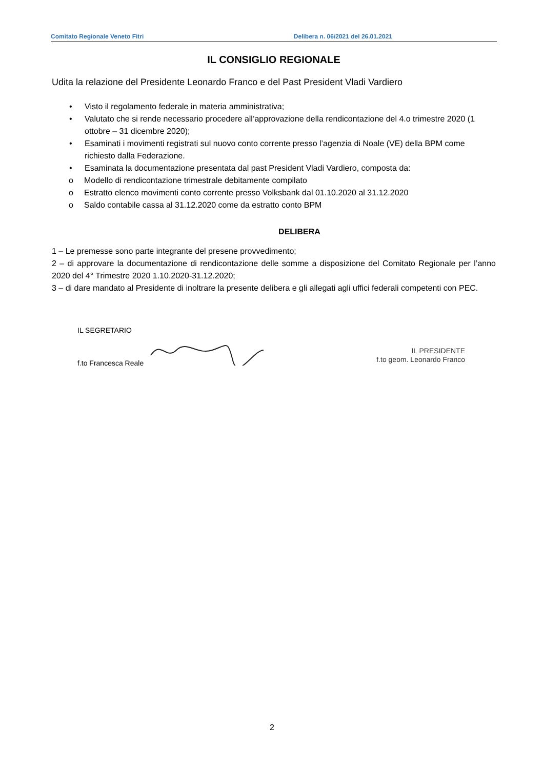Comitato Regionale Veneto Fitri Delibera n. 06/2021 del 26.01.2021
IL CONSIGLIO REGIONALE
Udita la relazione del Presidente Leonardo Franco e del Past President Vladi Vardiero
• Visto il regolamento federale in materia amministrativa;
• Valutato che si rende necessario procedere all’approvazione della rendicontazione del 4.o trimestre 2020 (1 ottobre – 31 dicembre 2020);
• Esaminati i movimenti registrati sul nuovo conto corrente presso l’agenzia di Noale (VE) della BPM come richiesto dalla Federazione.
• Esaminata la documentazione presentata dal past President Vladi Vardiero, composta da:
o Modello di rendicontazione trimestrale debitamente compilato
o Estratto elenco movimenti conto corrente presso Volksbank dal 01.10.2020 al 31.12.2020
o Saldo contabile cassa al 31.12.2020 come da estratto conto BPM
DELIBERA
1 – Le premesse sono parte integrante del presene provvedimento;
2 – di approvare la documentazione di rendicontazione delle somme a disposizione del Comitato Regionale per l’anno 2020 del 4° Trimestre 2020 1.10.2020-31.12.2020;
3 – di dare mandato al Presidente di inoltrare la presente delibera e gli allegati agli uffici federali competenti con PEC.
IL SEGRETARIO
f.to Francesca Reale
IL PRESIDENTE
f.to geom. Leonardo Franco
2